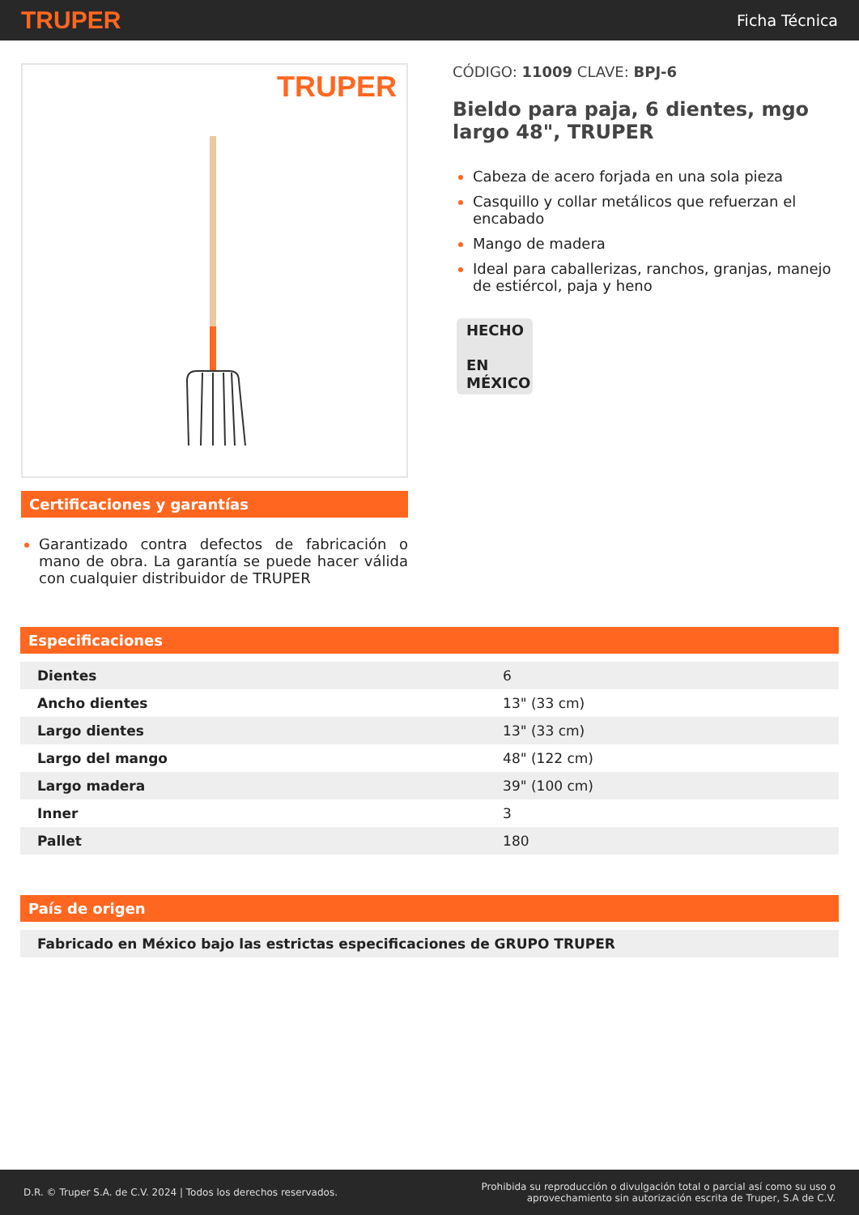TRUPER Ficha Técnica
TRUPER
Certificaciones y garantías
Garantizado contra defectos de fabricación o mano de obra. La garantía se puede hacer válida con cualquier distribuidor de TRUPER
CÓDIGO: 11009 CLAVE: BPJ-6
Bieldo para paja, 6 dientes, mgo largo 48", TRUPER
Cabeza de acero forjada en una sola pieza
Casquillo y collar metálicos que refuerzan el encabado
Mango de madera
Ideal para caballerizas, ranchos, granjas, manejo de estiércol, paja y heno
HECHO
EN
MÉXICO
Especificaciones
| Dientes | 6 |
| Ancho dientes | 13" (33 cm) |
| Largo dientes | 13" (33 cm) |
| Largo del mango | 48" (122 cm) |
| Largo madera | 39" (100 cm) |
| Inner | 3 |
| Pallet | 180 |
País de origen
| Fabricado en México bajo las estrictas especificaciones de GRUPO TRUPER |
D.R. © Truper S.A. de C.V. 2024 | Todos los derechos reservados. Prohibida su reproducción o divulgación total o parcial así como su uso o
aprovechamiento sin autorización escrita de Truper, S.A de C.V.